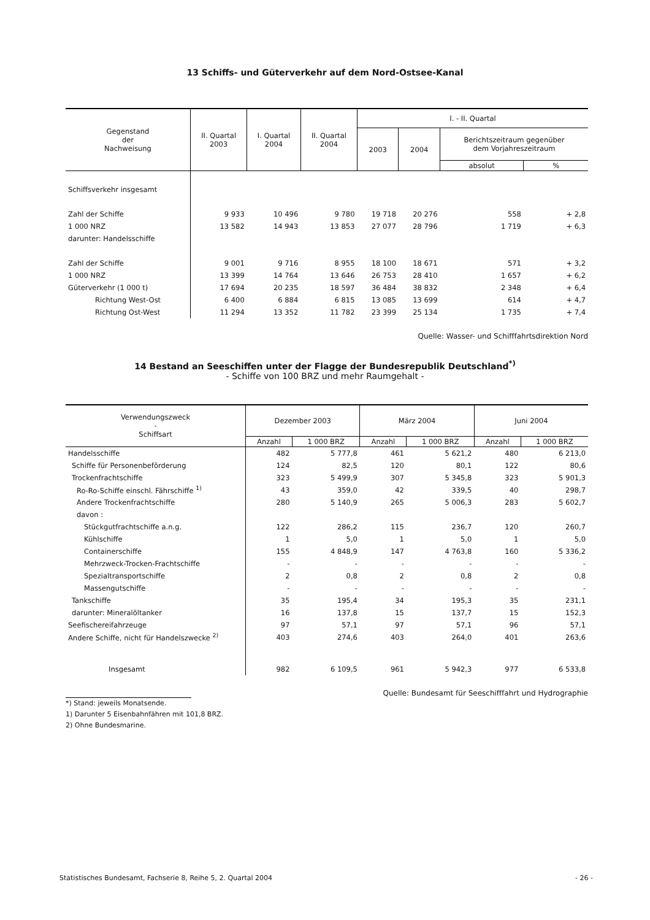13 Schiffs- und Güterverkehr auf dem Nord-Ostsee-Kanal
| Gegenstand der Nachweisung | II. Quartal 2003 | I. Quartal 2004 | II. Quartal 2004 | I. - II. Quartal | | | |
| --- | --- | --- | --- | --- | --- | --- | --- |
| | | | | 2003 | 2004 | Berichtszeitraum gegenüber dem Vorjahreszeitraum | |
| | | | | | | absolut | % |
| Schiffsverkehr insgesamt | | | | | | | |
| Zahl der Schiffe | 9 933 | 10 496 | 9 780 | 19 718 | 20 276 | 558 | + 2,8 |
| 1 000 NRZ | 13 582 | 14 943 | 13 853 | 27 077 | 28 796 | 1 719 | + 6,3 |
| darunter: Handelsschiffe | | | | | | | |
| Zahl der Schiffe | 9 001 | 9 716 | 8 955 | 18 100 | 18 671 | 571 | + 3,2 |
| 1 000 NRZ | 13 399 | 14 764 | 13 646 | 26 753 | 28 410 | 1 657 | + 6,2 |
| Güterverkehr (1 000 t) | 17 694 | 20 235 | 18 597 | 36 484 | 38 832 | 2 348 | + 6,4 |
| Richtung West-Ost | 6 400 | 6 884 | 6 815 | 13 085 | 13 699 | 614 | + 4,7 |
| Richtung Ost-West | 11 294 | 13 352 | 11 782 | 23 399 | 25 134 | 1 735 | + 7,4 |
Quelle: Wasser- und Schifffahrtsdirektion Nord
14 Bestand an Seeschiffen unter der Flagge der Bundesrepublik Deutschland<sup>*)</sup>
- Schiffe von 100 BRZ und mehr Raumgehalt -
| Verwendungszweck - Schiffsart | Dezember 2003 | | März 2004 | | Juni 2004 | |
| --- | --- | --- | --- | --- | --- | --- |
| | Anzahl | 1 000 BRZ | Anzahl | 1 000 BRZ | Anzahl | 1 000 BRZ |
| Handelsschiffe | 482 | 5 777,8 | 461 | 5 621,2 | 480 | 6 213,0 |
| Schiffe für Personenbeförderung | 124 | 82,5 | 120 | 80,1 | 122 | 80,6 |
| Trockenfrachtschiffe | 323 | 5 499,9 | 307 | 5 345,8 | 323 | 5 901,3 |
| Ro-Ro-Schiffe einschl. Fährschiffe <sup>1)</sup> | 43 | 359,0 | 42 | 339,5 | 40 | 298,7 |
| Andere Trockenfrachtschiffe | 280 | 5 140,9 | 265 | 5 006,3 | 283 | 5 602,7 |
| davon : | | | | | | |
| Stückgutfrachtschiffe a.n.g. | 122 | 286,2 | 115 | 236,7 | 120 | 260,7 |
| Kühlschiffe | 1 | 5,0 | 1 | 5,0 | 1 | 5,0 |
| Containerschiffe | 155 | 4 848,9 | 147 | 4 763,8 | 160 | 5 336,2 |
| Mehrzweck-Trocken-Frachtschiffe | - | - | - | - | - | - |
| Spezialtransportschiffe | 2 | 0,8 | 2 | 0,8 | 2 | 0,8 |
| Massengutschiffe | - | - | - | - | - | - |
| Tankschiffe | 35 | 195,4 | 34 | 195,3 | 35 | 231,1 |
| darunter: Mineralöltanker | 16 | 137,8 | 15 | 137,7 | 15 | 152,3 |
| Seefischereifahrzeuge | 97 | 57,1 | 97 | 57,1 | 96 | 57,1 |
| Andere Schiffe, nicht für Handelszwecke <sup>2)</sup> | 403 | 274,6 | 403 | 264,0 | 401 | 263,6 |
| Insgesamt | 982 | 6 109,5 | 961 | 5 942,3 | 977 | 6 533,8 |
Quelle: Bundesamt für Seeschifffahrt und Hydrographie
*) Stand: jeweils Monatsende.
1) Darunter 5 Eisenbahnfähren mit 101,8 BRZ.
2) Ohne Bundesmarine.
Statistisches Bundesamt, Fachserie 8, Reihe 5, 2. Quartal 2004 - 26 -